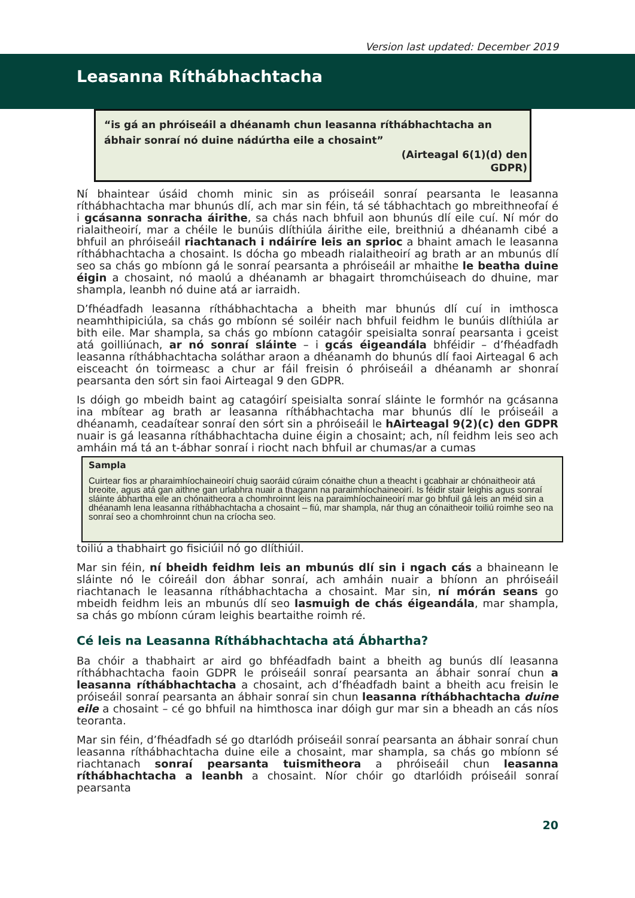Version last updated: December 2019
Leasanna Ríthábhachtacha
“is gá an phróiseáil a dhéanamh chun leasanna ríthábhachtacha an ábhair sonraí nó duine nádúrtha eile a chosaint”
(Airteagal 6(1)(d) den
GDPR)
Ní bhaintear úsáid chomh minic sin as próiseáil sonraí pearsanta le leasanna ríthábhachtacha mar bhunús dlí, ach mar sin féin, tá sé tábhachtach go mbreithneofaí é i gcásanna sonracha áirithe, sa chás nach bhfuil aon bhunús dlí eile cuí. Ní mór do rialaitheoirí, mar a chéile le bunúis dlíthiúla áirithe eile, breithniú a dhéanamh cibé a bhfuil an phróiseáil riachtanach i ndáiríre leis an sprioc a bhaint amach le leasanna ríthábhachtacha a chosaint. Is dócha go mbeadh rialaitheoirí ag brath ar an mbunús dlí seo sa chás go mbíonn gá le sonraí pearsanta a phróiseáil ar mhaithe le beatha duine éigin a chosaint, nó maolú a dhéanamh ar bhagairt thromchúiseach do dhuine, mar shampla, leanbh nó duine atá ar iarraidh.
D’fhéadfadh leasanna ríthábhachtacha a bheith mar bhunús dlí cuí in imthosca neamhthipiciúla, sa chás go mbíonn sé soiléir nach bhfuil feidhm le bunúis dlíthiúla ar bith eile. Mar shampla, sa chás go mbíonn catagóir speisialta sonraí pearsanta i gceist atá goilliúnach, ar nó sonraí sláinte – i gcás éigeandála bhféidir – d’fhéadfadh leasanna ríthábhachtacha soláthar araon a dhéanamh do bhunús dlí faoi Airteagal 6 ach eisceacht ón toirmeasc a chur ar fáil freisin ó phróiseáil a dhéanamh ar shonraí pearsanta den sórt sin faoi Airteagal 9 den GDPR.
Is dóigh go mbeidh baint ag catagóirí speisialta sonraí sláinte le formhór na gcásanna ina mbítear ag brath ar leasanna ríthábhachtacha mar bhunús dlí le próiseáil a dhéanamh, ceadaítear sonraí den sórt sin a phróiseáil le hAirteagal 9(2)(c) den GDPR nuair is gá leasanna ríthábhachtacha duine éigin a chosaint; ach, níl feidhm leis seo ach amháin má tá an t-ábhar sonraí i riocht nach bhfuil ar chumas/ar a cumas
Sampla
Cuirtear fios ar pharaimhíochaineoirí chuig saoráid cúraim cónaithe chun a theacht i gcabhair ar chónaitheoir atá breoite, agus atá gan aithne gan urlabhra nuair a thagann na paraimhíochaineoirí. Is féidir stair leighis agus sonraí sláinte ábhartha eile an chónaitheora a chomhroinnt leis na paraimhíochaineoirí mar go bhfuil gá leis an méid sin a dhéanamh lena leasanna ríthábhachtacha a chosaint – fiú, mar shampla, nár thug an cónaitheoir toiliú roimhe seo na sonraí seo a chomhroinnt chun na críocha seo.
toiliú a thabhairt go fisiciúil nó go dlíthiúil.
Mar sin féin, ní bheidh feidhm leis an mbunús dlí sin i ngach cás a bhaineann le sláinte nó le cóireáil don ábhar sonraí, ach amháin nuair a bhíonn an phróiseáil riachtanach le leasanna ríthábhachtacha a chosaint. Mar sin, ní mórán seans go mbeidh feidhm leis an mbunús dlí seo lasmuigh de chás éigeandála, mar shampla, sa chás go mbíonn cúram leighis beartaithe roimh ré.
Cé leis na Leasanna Ríthábhachtacha atá Ábhartha?
Ba chóir a thabhairt ar aird go bhféadfadh baint a bheith ag bunús dlí leasanna ríthábhachtacha faoin GDPR le próiseáil sonraí pearsanta an ábhair sonraí chun a leasanna ríthábhachtacha a chosaint, ach d’fhéadfadh baint a bheith acu freisin le próiseáil sonraí pearsanta an ábhair sonraí sin chun leasanna ríthábhachtacha duine eile a chosaint – cé go bhfuil na himthosca inar dóigh gur mar sin a bheadh an cás níos teoranta.
Mar sin féin, d’fhéadfadh sé go dtarlódh próiseáil sonraí pearsanta an ábhair sonraí chun leasanna ríthábhachtacha duine eile a chosaint, mar shampla, sa chás go mbíonn sé riachtanach sonraí pearsanta tuismitheora a phróiseáil chun leasanna ríthábhachtacha a leanbh a chosaint. Níor chóir go dtarlóidh próiseáil sonraí pearsanta
20